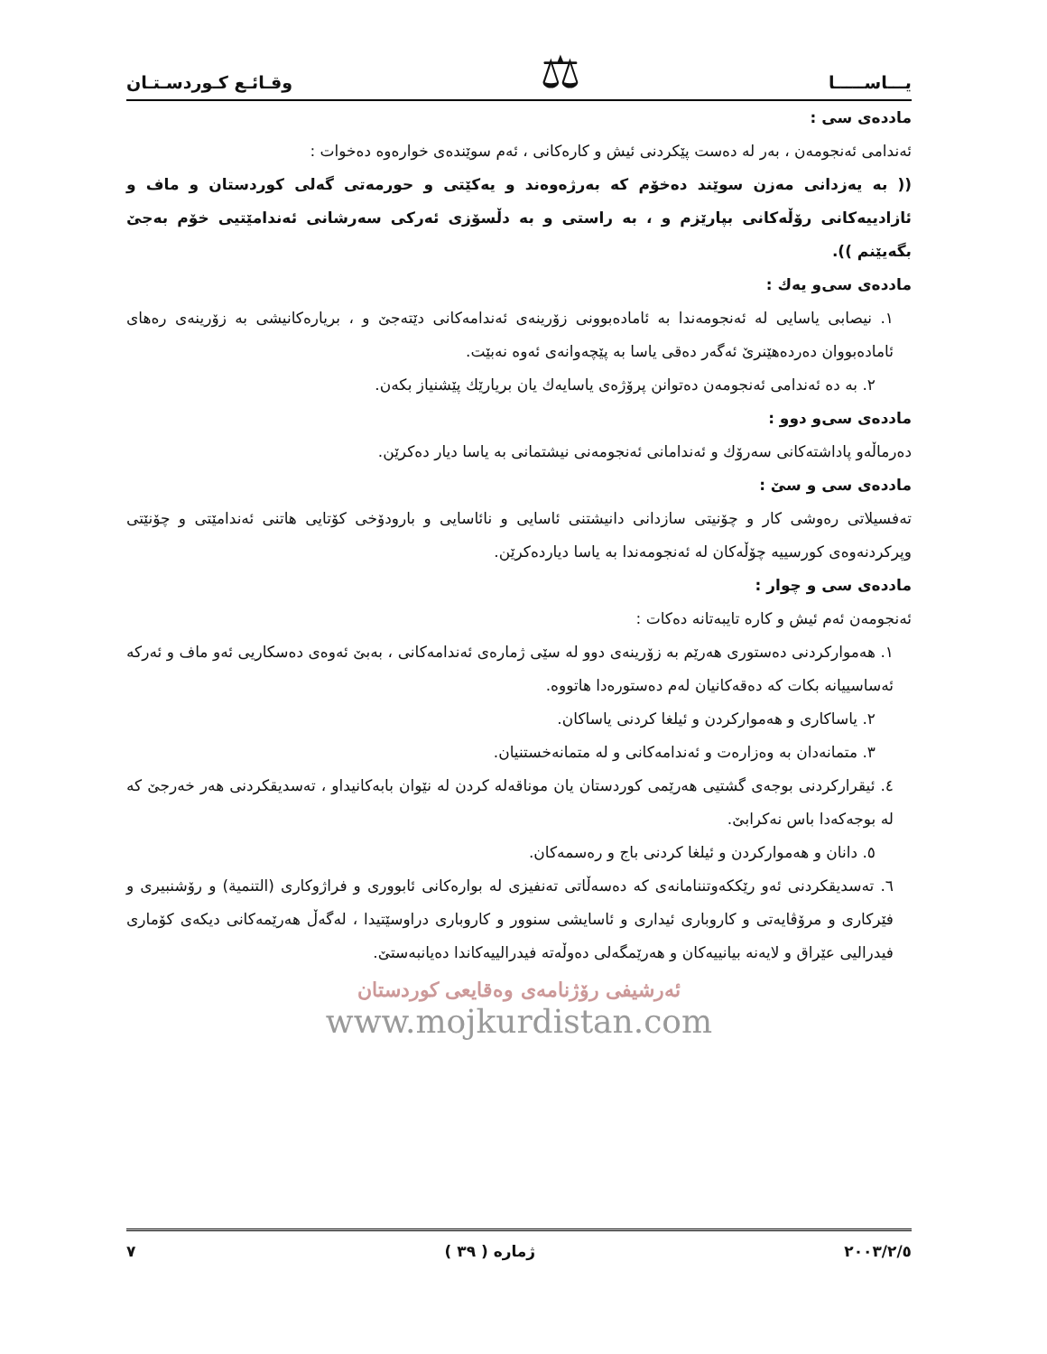یـــاســـــا ⚖ وقـائـع كـوردسـتـان
مادده‌ی سی :
ئه‌ندامی ئه‌نجومه‌ن ، به‌ر له‌ ده‌ست پێكردنی ئیش و كاره‌كانی ، ئه‌م سوێنده‌ی خواره‌وه ده‌خوات :
(( به‌ یه‌زدانی مه‌زن سوێند ده‌خۆم كه‌ به‌رژه‌وه‌ند و یه‌كێتی و حورمه‌تی گه‌لی كوردستان و ماف و ئازادییه‌كانی رۆڵه‌كانی بپارێزم و ، به‌ راستی و به‌ دڵسۆزی ئه‌ركی سه‌رشانی ئه‌ندامێتیی خۆم به‌جێ بگه‌یێنم )).
مادده‌ی سی‌و یه‌ك :
١. نیصابی یاسایی له‌ ئه‌نجومه‌ندا به‌ ئاماده‌بوونی زۆرینه‌ی ئه‌ندامه‌كانی دێته‌جێ و ، بریاره‌كانیشی به‌ زۆرینه‌ی ره‌های ئاماده‌بووان ده‌رده‌هێنرێ ئه‌گه‌ر ده‌قی یاسا به‌ پێچه‌وانه‌ی ئه‌وه‌ نه‌بێت.
٢. به‌ ده‌ ئه‌ندامی ئه‌نجومه‌ن ده‌توانن پرۆژه‌ی یاسایه‌ك یان بریارێك پێشنیاز بكه‌ن.
مادده‌ی سی‌و دوو :
ده‌رماڵه‌و پاداشته‌كانی سه‌رۆك و ئه‌ندامانی ئه‌نجومه‌نی نیشتمانی به‌ یاسا دیار ده‌كرێن.
مادده‌ی سی و سێ :
ته‌فسیلاتی ره‌وشی كار و چۆنیتی سازدانی دانیشتنی ئاسایی و نائاسایی و بارودۆخی كۆتایی هاتنی ئه‌ندامێتی و چۆنێتی وپركردنه‌وه‌ی كورسییه‌ چۆڵه‌كان له‌ ئه‌نجومه‌ندا به‌ یاسا دیارده‌كرێن.
مادده‌ی سی و چوار :
ئه‌نجومه‌ن ئه‌م ئیش و كاره‌ تایبه‌تانه‌ ده‌كات :
١. هه‌مواركردنی ده‌ستوری هه‌رێم به‌ زۆرینه‌ی دوو له‌ سێی ژماره‌ی ئه‌ندامه‌كانی ، به‌بێ ئه‌وه‌ی ده‌سكاریی ئه‌و ماف و ئه‌ركه‌ ئه‌ساسییانه‌ بكات كه‌ ده‌قه‌كانیان له‌م ده‌ستوره‌دا هاتووه‌.
٢. یاساكاری و هه‌مواركردن و ئیلغا كردنی یاساكان.
٣. متمانه‌دان به‌ وه‌زاره‌ت و ئه‌ندامه‌كانی و له‌ متمانه‌خستنیان.
٤. ئیقراركردنی بوجه‌ی گشتیی هه‌رێمی كوردستان یان موناقه‌له‌ كردن له‌ نێوان بابه‌كانیداو ، ته‌سدیقكردنی هه‌ر خه‌رجێ كه‌ له‌ بوجه‌كه‌دا باس نه‌كرابێ.
٥. دانان و هه‌مواركردن و ئیلغا كردنی باج و ره‌سمه‌كان.
٦. ته‌سدیقكردنی ئه‌و رێككه‌وتننامانه‌ی كه‌ ده‌سه‌ڵاتی ته‌نفیزی له‌ بواره‌كانی ئابووری و فراژوكاری (التنمیة) و رۆشنبیری و فێركاری و مرۆڤایه‌تی و كاروباری ئیداری و ئاسایشی سنوور و كاروباری دراوسێتیدا ، له‌گه‌ڵ هه‌رێمه‌كانی دیكه‌ی كۆماری فیدرالیی عێراق و لایه‌نه‌ بیانییه‌كان و هه‌رێمگه‌لی ده‌وڵه‌ته‌ فیدرالییه‌كاندا ده‌یانبه‌ستێ.
ئه‌رشیفی رۆژنامه‌ی وه‌قایعی كوردستان
www.mojkurdistan.com
٢٠٠٣/٢/٥ ژماره‌ ( ٣٩ ) ٧